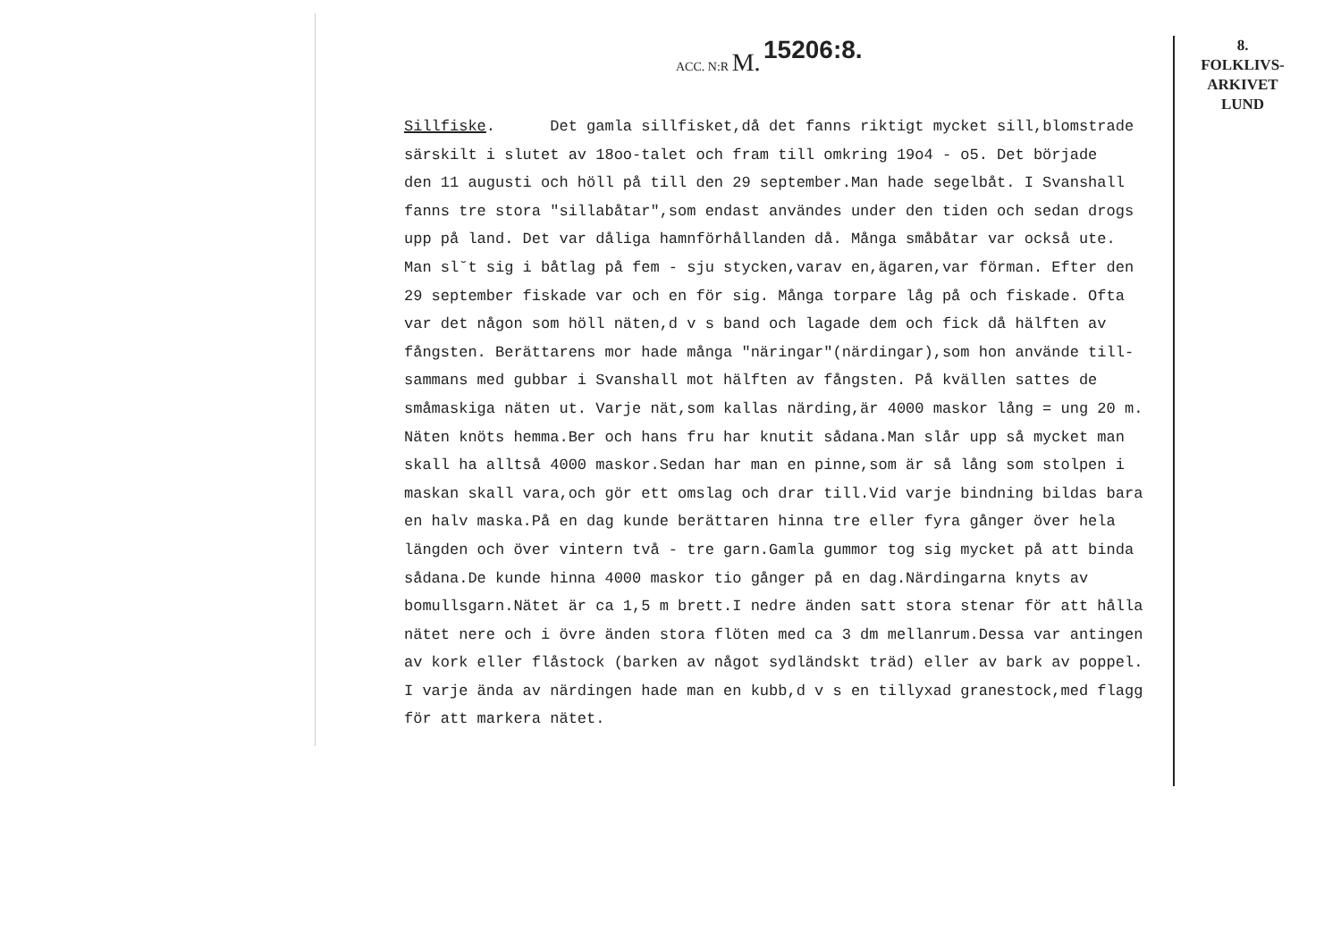ACC. N:R M. 15206:8.
8.
FOLKLIVS-
ARKIVET
LUND
Sillfiske. Det gamla sillfisket,då det fanns riktigt mycket sill,blomstrade särskilt i slutet av 18oo-talet och fram till omkring 19o4 - o5. Det började den 11 augusti och höll på till den 29 september.Man hade segelbåt. I Svanshall fanns tre stora "sillabåtar",som endast användes under den tiden och sedan drogs upp på land. Det var dåliga hamnförhållanden då. Många småbåtar var också ute. Man sl˘t sig i båtlag på fem - sju stycken,varav en,ägaren,var förman. Efter den 29 september fiskade var och en för sig. Många torpare låg på och fiskade. Ofta var det någon som höll näten,d v s band och lagade dem och fick då hälften av fångsten. Berättarens mor hade många "näringar"(närdingar),som hon använde till- sammans med gubbar i Svanshall mot hälften av fångsten. På kvällen sattes de småmaskiga näten ut. Varje nät,som kallas närding,är 4000 maskor lång = ung 20 m. Näten knöts hemma.Ber och hans fru har knutit sådana.Man slår upp så mycket man skall ha alltså 4000 maskor.Sedan har man en pinne,som är så lång som stolpen i maskan skall vara,och gör ett omslag och drar till.Vid varje bindning bildas bara en halv maska.På en dag kunde berättaren hinna tre eller fyra gånger över hela längden och över vintern två - tre garn.Gamla gummor tog sig mycket på att binda sådana.De kunde hinna 4000 maskor tio gånger på en dag.Närdingarna knyts av bomullsgarn.Nätet är ca 1,5 m brett.I nedre änden satt stora stenar för att hålla nätet nere och i övre änden stora flöten med ca 3 dm mellanrum.Dessa var antingen av kork eller flåstock (barken av något sydländskt träd) eller av bark av poppel. I varje ända av närdingen hade man en kubb,d v s en tillyxad granestock,med flagg för att markera nätet.